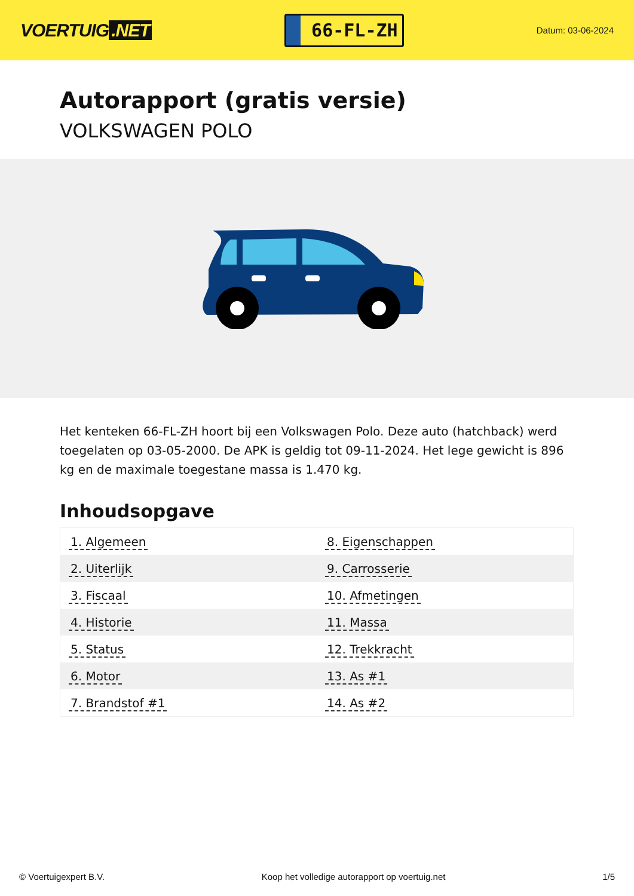VOERTUIG.NET
66-FL-ZH
Datum: 03-06-2024
Autorapport (gratis versie)
VOLKSWAGEN POLO
Het kenteken 66-FL-ZH hoort bij een Volkswagen Polo. Deze auto (hatchback) werd toegelaten op 03-05-2000. De APK is geldig tot 09-11-2024. Het lege gewicht is 896 kg en de maximale toegestane massa is 1.470 kg.
Inhoudsopgave
| 1. Algemeen | 8. Eigenschappen |
| 2. Uiterlijk | 9. Carrosserie |
| 3. Fiscaal | 10. Afmetingen |
| 4. Historie | 11. Massa |
| 5. Status | 12. Trekkracht |
| 6. Motor | 13. As #1 |
| 7. Brandstof #1 | 14. As #2 |
© Voertuigexpert B.V. Koop het volledige autorapport op voertuig.net 1/5